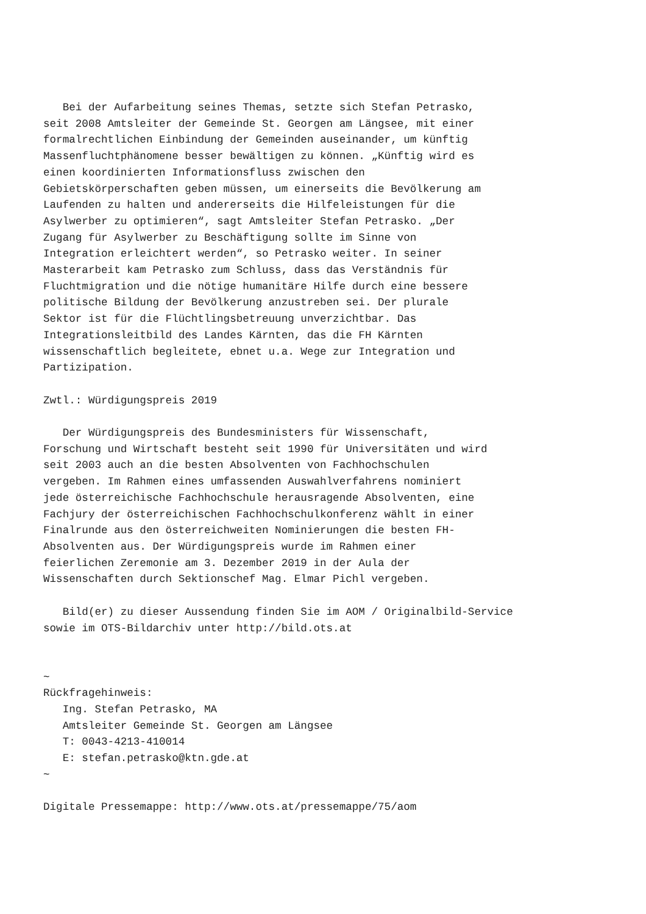Bei der Aufarbeitung seines Themas, setzte sich Stefan Petrasko,
seit 2008 Amtsleiter der Gemeinde St. Georgen am Längsee, mit einer
formalrechtlichen Einbindung der Gemeinden auseinander, um künftig
Massenfluchtphänomene besser bewältigen zu können. „Künftig wird es
einen koordinierten Informationsfluss zwischen den
Gebietskörperschaften geben müssen, um einerseits die Bevölkerung am
Laufenden zu halten und andererseits die Hilfeleistungen für die
Asylwerber zu optimieren“, sagt Amtsleiter Stefan Petrasko. „Der
Zugang für Asylwerber zu Beschäftigung sollte im Sinne von
Integration erleichtert werden“, so Petrasko weiter. In seiner
Masterarbeit kam Petrasko zum Schluss, dass das Verständnis für
Fluchtmigration und die nötige humanitäre Hilfe durch eine bessere
politische Bildung der Bevölkerung anzustreben sei. Der plurale
Sektor ist für die Flüchtlingsbetreuung unverzichtbar. Das
Integrationsleitbild des Landes Kärnten, das die FH Kärnten
wissenschaftlich begleitete, ebnet u.a. Wege zur Integration und
Partizipation.

Zwtl.: Würdigungspreis 2019

   Der Würdigungspreis des Bundesministers für Wissenschaft,
Forschung und Wirtschaft besteht seit 1990 für Universitäten und wird
seit 2003 auch an die besten Absolventen von Fachhochschulen
vergeben. Im Rahmen eines umfassenden Auswahlverfahrens nominiert
jede österreichische Fachhochschule herausragende Absolventen, eine
Fachjury der österreichischen Fachhochschulkonferenz wählt in einer
Finalrunde aus den österreichweiten Nominierungen die besten FH-
Absolventen aus. Der Würdigungspreis wurde im Rahmen einer
feierlichen Zeremonie am 3. Dezember 2019 in der Aula der
Wissenschaften durch Sektionschef Mag. Elmar Pichl vergeben.

   Bild(er) zu dieser Aussendung finden Sie im AOM / Originalbild-Service
sowie im OTS-Bildarchiv unter http://bild.ots.at


~
Rückfragehinweis:
   Ing. Stefan Petrasko, MA
   Amtsleiter Gemeinde St. Georgen am Längsee
   T: 0043-4213-410014
   E: stefan.petrasko@ktn.gde.at
~

Digitale Pressemappe: http://www.ots.at/pressemappe/75/aom